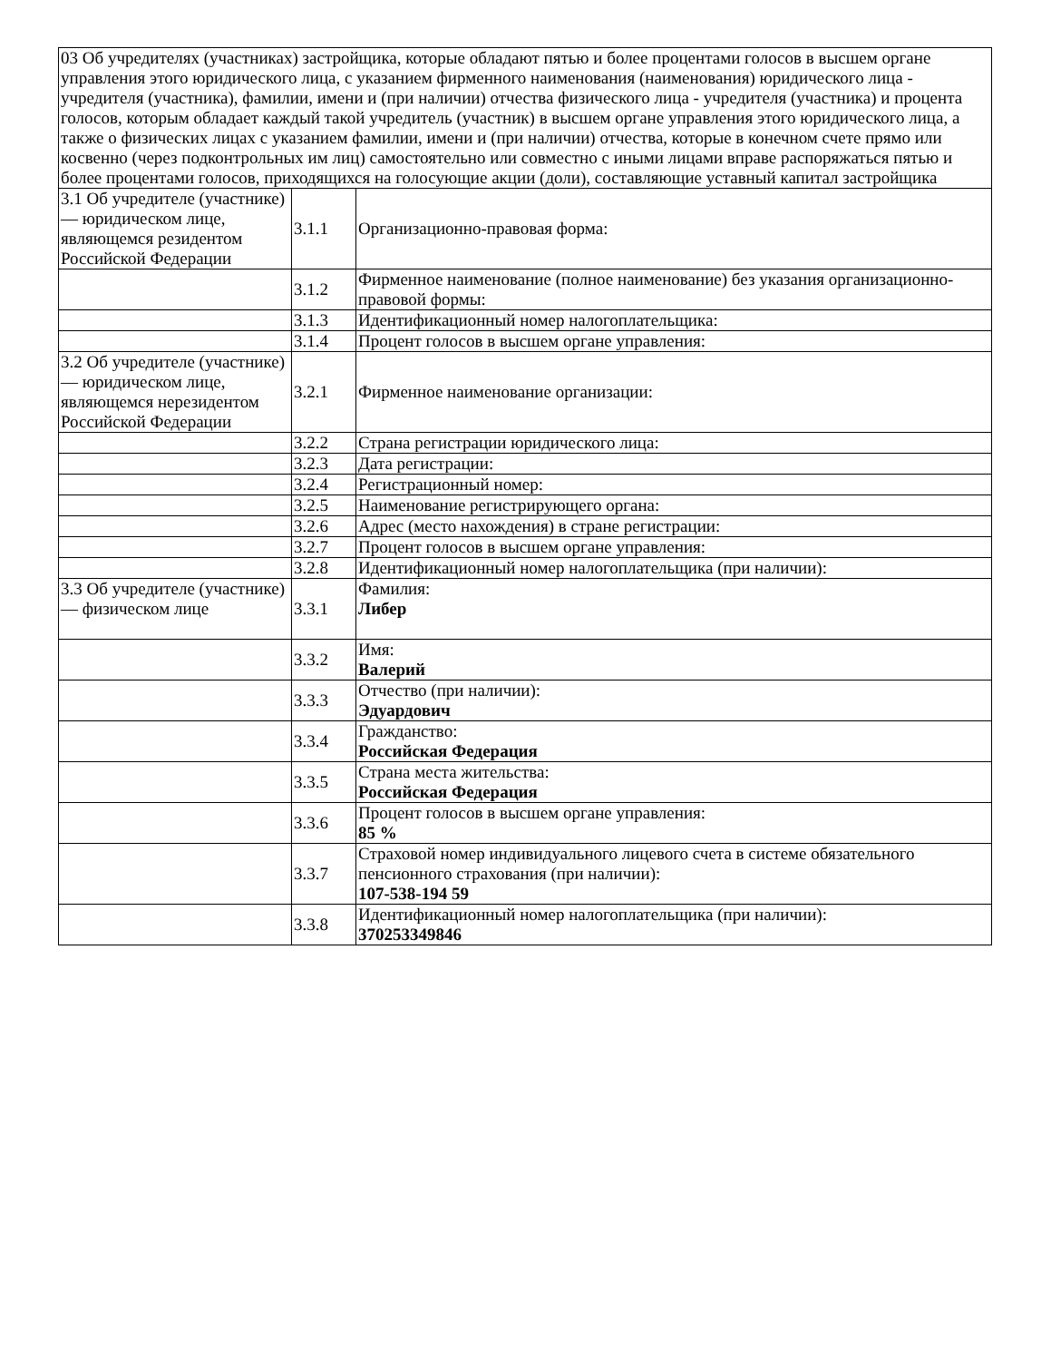| 03 Об учредителях (участниках) застройщика, которые обладают пятью и более процентами голосов в высшем органе управления этого юридического лица, с указанием фирменного наименования (наименования) юридического лица - учредителя (участника), фамилии, имени и (при наличии) отчества физического лица - учредителя (участника) и процента голосов, которым обладает каждый такой учредитель (участник) в высшем органе управления этого юридического лица, а также о физических лицах с указанием фамилии, имени и (при наличии) отчества, которые в конечном счете прямо или косвенно (через подконтрольных им лиц) самостоятельно или совместно с иными лицами вправе распоряжаться пятью и более процентами голосов, приходящихся на голосующие акции (доли), составляющие уставный капитал застройщика | | |
| 3.1 Об учредителе (участнике) — юридическом лице, являющемся резидентом Российской Федерации | 3.1.1 | Организационно-правовая форма: |
| | 3.1.2 | Фирменное наименование (полное наименование) без указания организационно-правовой формы: |
| | 3.1.3 | Идентификационный номер налогоплательщика: |
| | 3.1.4 | Процент голосов в высшем органе управления: |
| 3.2 Об учредителе (участнике) — юридическом лице, являющемся нерезидентом Российской Федерации | 3.2.1 | Фирменное наименование организации: |
| | 3.2.2 | Страна регистрации юридического лица: |
| | 3.2.3 | Дата регистрации: |
| | 3.2.4 | Регистрационный номер: |
| | 3.2.5 | Наименование регистрирующего органа: |
| | 3.2.6 | Адрес (место нахождения) в стране регистрации: |
| | 3.2.7 | Процент голосов в высшем органе управления: |
| | 3.2.8 | Идентификационный номер налогоплательщика (при наличии): |
| 3.3 Об учредителе (участнике) — физическом лице | 3.3.1 | Фамилия: Либер |
| | 3.3.2 | Имя: Валерий |
| | 3.3.3 | Отчество (при наличии): Эдуардович |
| | 3.3.4 | Гражданство: Российская Федерация |
| | 3.3.5 | Страна места жительства: Российская Федерация |
| | 3.3.6 | Процент голосов в высшем органе управления: 85 % |
| | 3.3.7 | Страховой номер индивидуального лицевого счета в системе обязательного пенсионного страхования (при наличии): 107-538-194 59 |
| | 3.3.8 | Идентификационный номер налогоплательщика (при наличии): 370253349846 |